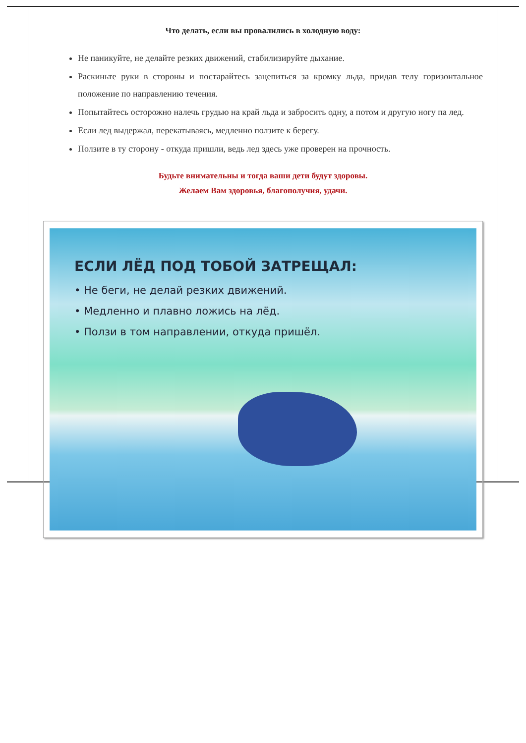Что делать, если вы провалились в холодную воду:
Не паникуйте, не делайте резких движений, стабилизируйте дыхание.
Раскиньте руки в стороны и постарайтесь зацепиться за кромку льда, придав телу горизонтальное положение по направлению течения.
Попытайтесь осторожно налечь грудью на край льда и забросить одну, а потом и другую ногу па лед.
Если лед выдержал, перекатываясь, медленно ползите к берегу.
Ползите в ту сторону - откуда пришли, ведь лед здесь уже проверен на прочность.
Будьте внимательны и тогда ваши дети будут здоровы.
Желаем Вам здоровья, благополучия, удачи.
ЕСЛИ ЛЁД ПОД ТОБОЙ ЗАТРЕЩАЛ:
• Не беги, не делай резких движений.
• Медленно и плавно ложись на лёд.
• Ползи в том направлении, откуда пришёл.